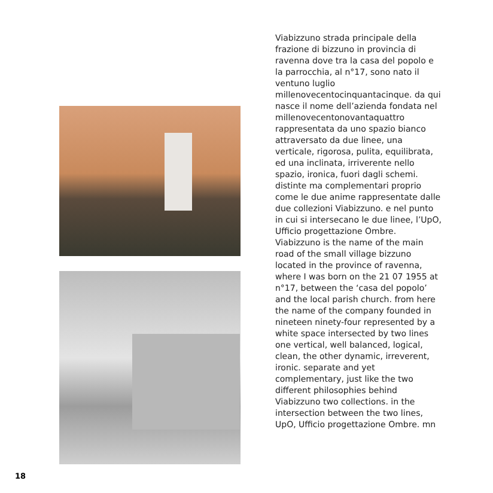Viabizzuno strada principale della frazione di bizzuno in provincia di ravenna dove tra la casa del popolo e la parrocchia, al n°17, sono nato il ventuno luglio millenovecentocinquantacinque. da qui nasce il nome dell’azienda fondata nel millenovecentonovantaquattro rappresentata da uno spazio bianco attraversato da due linee, una verticale, rigorosa, pulita, equilibrata, ed una inclinata, irriverente nello spazio, ironica, fuori dagli schemi. distinte ma complementari proprio come le due anime rappresentate dalle due collezioni Viabizzuno. e nel punto in cui si intersecano le due linee, l’UpO, Ufficio progettazione Ombre.
Viabizzuno is the name of the main road of the small village bizzuno located in the province of ravenna, where I was born on the 21 07 1955 at n°17, between the ‘casa del popolo’ and the local parish church. from here the name of the company founded in nineteen ninety-four represented by a white space intersected by two lines one vertical, well balanced, logical, clean, the other dynamic, irreverent, ironic. separate and yet complementary, just like the two different philosophies behind Viabizzuno two collections. in the intersection between the two lines, UpO, Ufficio progettazione Ombre. mn
18